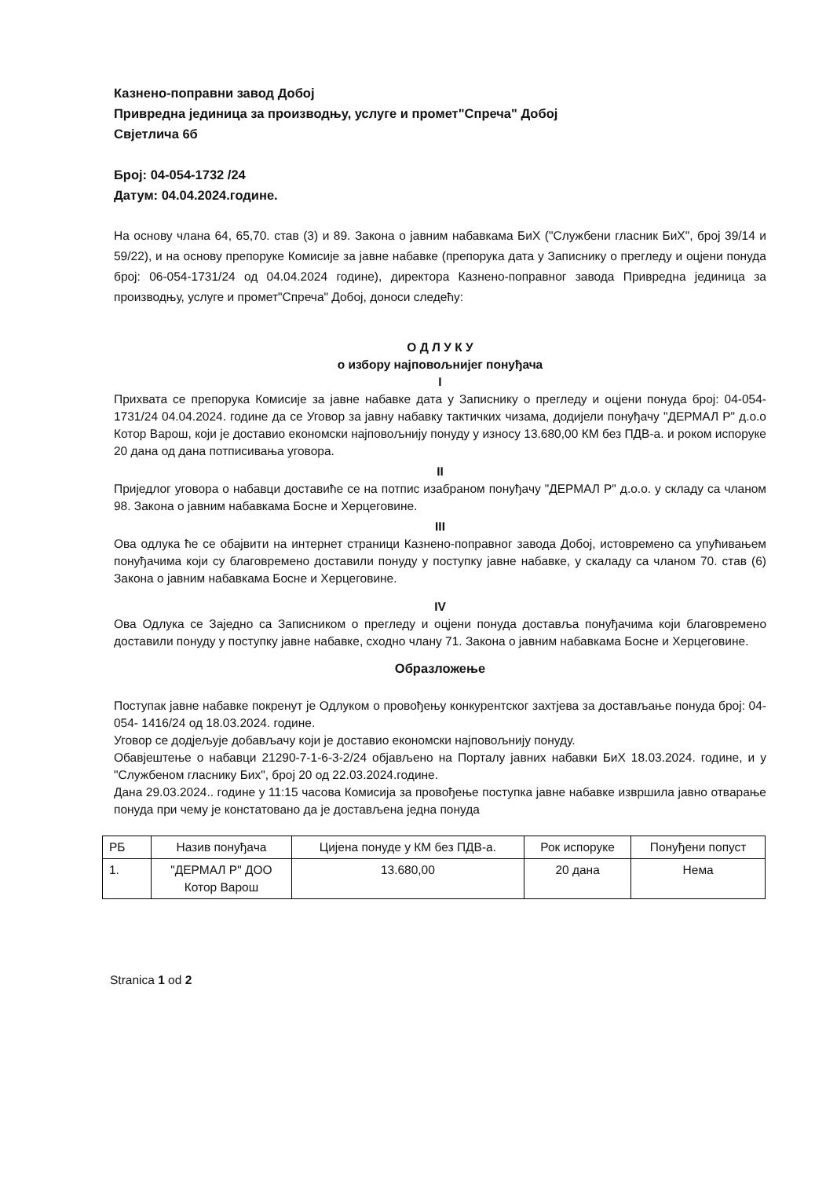Казнено-поправни завод Добој
Привредна јединица за производњу, услуге и промет"Спреча" Добој
Свјетлича 6б
Број: 04-054-1732 /24
Датум: 04.04.2024.године.
На основу члана 64, 65,70. став (3) и 89. Закона о јавним набавкама БиХ ("Службени гласник БиХ", број 39/14 и 59/22), и на основу препоруке Комисије за јавне набавке (препорука дата у Записнику о прегледу и оцјени понуда број: 06-054-1731/24 од 04.04.2024 године), директора Казнено-поправног завода Привредна јединица за производњу, услуге и промет"Спреча" Добој, доноси следећу:
О Д Л У К У
о избору најповољнијег понуђача
I
Прихвата се препорука Комисије за јавне набавке дата у Записнику о прегледу и оцјени понуда број: 04-054-1731/24 04.04.2024. године да се Уговор за јавну набавку тактичких чизама, додијели понуђачу "ДЕРМАЛ Р" д.о.о Котор Варош, који је доставио економски најповољнију понуду у износу 13.680,00 КМ без ПДВ-а. и роком испоруке 20 дана од дана потписивања уговора.
II
Приједлог уговора о набавци доставиће се на потпис изабраном понуђачу "ДЕРМАЛ Р" д.о.о. у складу са чланом 98. Закона о јавним набавкама Босне и Херцеговине.
III
Ова одлука ће се обајвити на интернет страници Казнено-поправног завода Добој, истовремено са упућивањем понуђачима који су благовремено доставили понуду у поступку јавне набавке, у скаладу са чланом 70. став (6) Закона о јавним набавкама Босне и Херцеговине.
IV
Ова Одлука се Заједно са Записником о прегледу и оцјени понуда доставља понуђачима који благовремено доставили понуду у поступку јавне набавке, сходно члану 71. Закона о јавним набавкама Босне и Херцеговине.
Образложење
Поступак јавне набавке покренут је Одлуком о провођењу конкурентског захтјева за достављање понуда број: 04-054- 1416/24 од 18.03.2024. године.
Уговор се додјељује добављачу који је доставио економски најповољнију понуду.
Обавјештење о набавци 21290-7-1-6-3-2/24 објављено на Порталу јавних набавки БиХ 18.03.2024. године, и у "Службеном гласнику Бих", број 20 од 22.03.2024.године.
Дана 29.03.2024.. године у 11:15 часова Комисија за провођење поступка јавне набавке извршила јавно отварање понуда при чему је констатовано да је достављена једна понуда
| РБ | Назив понуђача | Цијена понуде у КМ без ПДВ-а. | Рок испоруке | Понуђени попуст |
| --- | --- | --- | --- | --- |
| 1. | "ДЕРМАЛ Р" ДОО Котор Варош | 13.680,00 | 20 дана | Нема |
Stranica 1 od 2